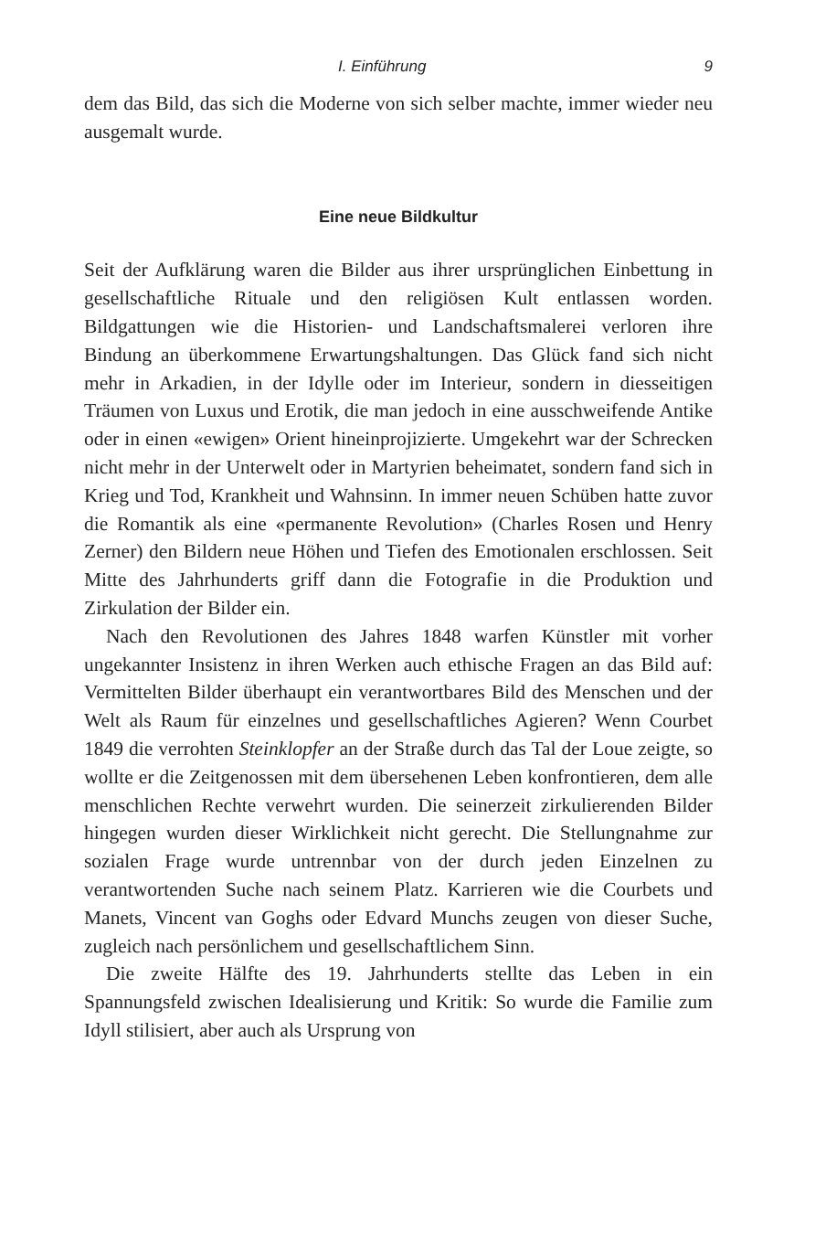I. Einführung 9
dem das Bild, das sich die Moderne von sich selber machte, immer wieder neu ausgemalt wurde.
Eine neue Bildkultur
Seit der Aufklärung waren die Bilder aus ihrer ursprünglichen Einbettung in gesellschaftliche Rituale und den religiösen Kult entlassen worden. Bildgattungen wie die Historien- und Landschaftsmalerei verloren ihre Bindung an überkommene Erwartungshaltungen. Das Glück fand sich nicht mehr in Arkadien, in der Idylle oder im Interieur, sondern in diesseitigen Träumen von Luxus und Erotik, die man jedoch in eine ausschweifende Antike oder in einen «ewigen» Orient hineinprojizierte. Umgekehrt war der Schrecken nicht mehr in der Unterwelt oder in Martyrien beheimatet, sondern fand sich in Krieg und Tod, Krankheit und Wahnsinn. In immer neuen Schüben hatte zuvor die Romantik als eine «permanente Revolution» (Charles Rosen und Henry Zerner) den Bildern neue Höhen und Tiefen des Emotionalen erschlossen. Seit Mitte des Jahrhunderts griff dann die Fotografie in die Produktion und Zirkulation der Bilder ein.
Nach den Revolutionen des Jahres 1848 warfen Künstler mit vorher ungekannter Insistenz in ihren Werken auch ethische Fragen an das Bild auf: Vermittelten Bilder überhaupt ein verantwortbares Bild des Menschen und der Welt als Raum für einzelnes und gesellschaftliches Agieren? Wenn Courbet 1849 die verrohten Steinklopfer an der Straße durch das Tal der Loue zeigte, so wollte er die Zeitgenossen mit dem übersehenen Leben konfrontieren, dem alle menschlichen Rechte verwehrt wurden. Die seinerzeit zirkulierenden Bilder hingegen wurden dieser Wirklichkeit nicht gerecht. Die Stellungnahme zur sozialen Frage wurde untrennbar von der durch jeden Einzelnen zu verantwortenden Suche nach seinem Platz. Karrieren wie die Courbets und Manets, Vincent van Goghs oder Edvard Munchs zeugen von dieser Suche, zugleich nach persönlichem und gesellschaftlichem Sinn.
Die zweite Hälfte des 19. Jahrhunderts stellte das Leben in ein Spannungsfeld zwischen Idealisierung und Kritik: So wurde die Familie zum Idyll stilisiert, aber auch als Ursprung von